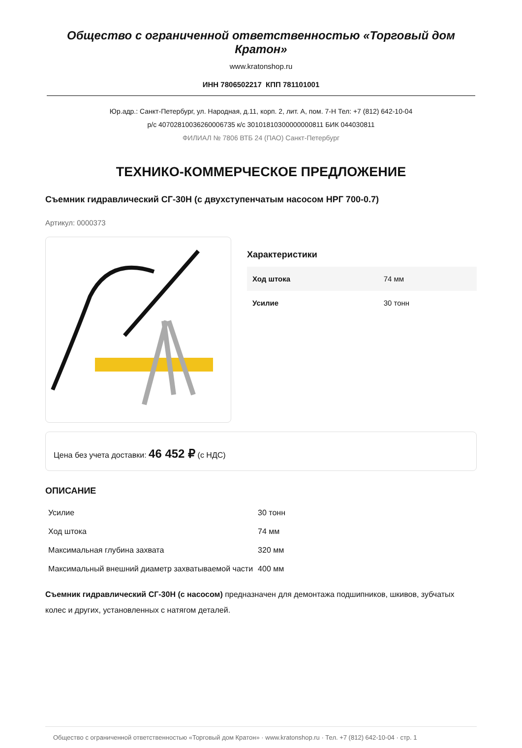Общество с ограниченной ответственностью «Торговый дом Кратон»
www.kratonshop.ru
ИНН 7806502217 КПП 781101001
Юр.адр.: Санкт-Петербург, ул. Народная, д.11, корп. 2, лит. А, пом. 7-Н Тел: +7 (812) 642-10-04
р/с 40702810036260006735 к/с 30101810300000000811 БИК 044030811
ФИЛИАЛ № 7806 ВТБ 24 (ПАО) Санкт-Петербург
ТЕХНИКО-КОММЕРЧЕСКОЕ ПРЕДЛОЖЕНИЕ
Съемник гидравлический СГ-30Н (с двухступенчатым насосом НРГ 700-0.7)
Артикул: 0000373
Характеристики
| Ход штока | 74 мм |
| Усилие | 30 тонн |
Цена без учета доставки: 46 452 ₽ (с НДС)
ОПИСАНИЕ
| Усилие | 30 тонн |
| Ход штока | 74 мм |
| Максимальная глубина захвата | 320 мм |
| Максимальный внешний диаметр захватываемой части | 400 мм |
Съемник гидравлический СГ-30Н (с насосом) предназначен для демонтажа подшипников, шкивов, зубчатых колес и других, установленных с натягом деталей.
Общество с ограниченной ответственностью «Торговый дом Кратон» · www.kratonshop.ru · Тел. +7 (812) 642-10-04 · стр. 1